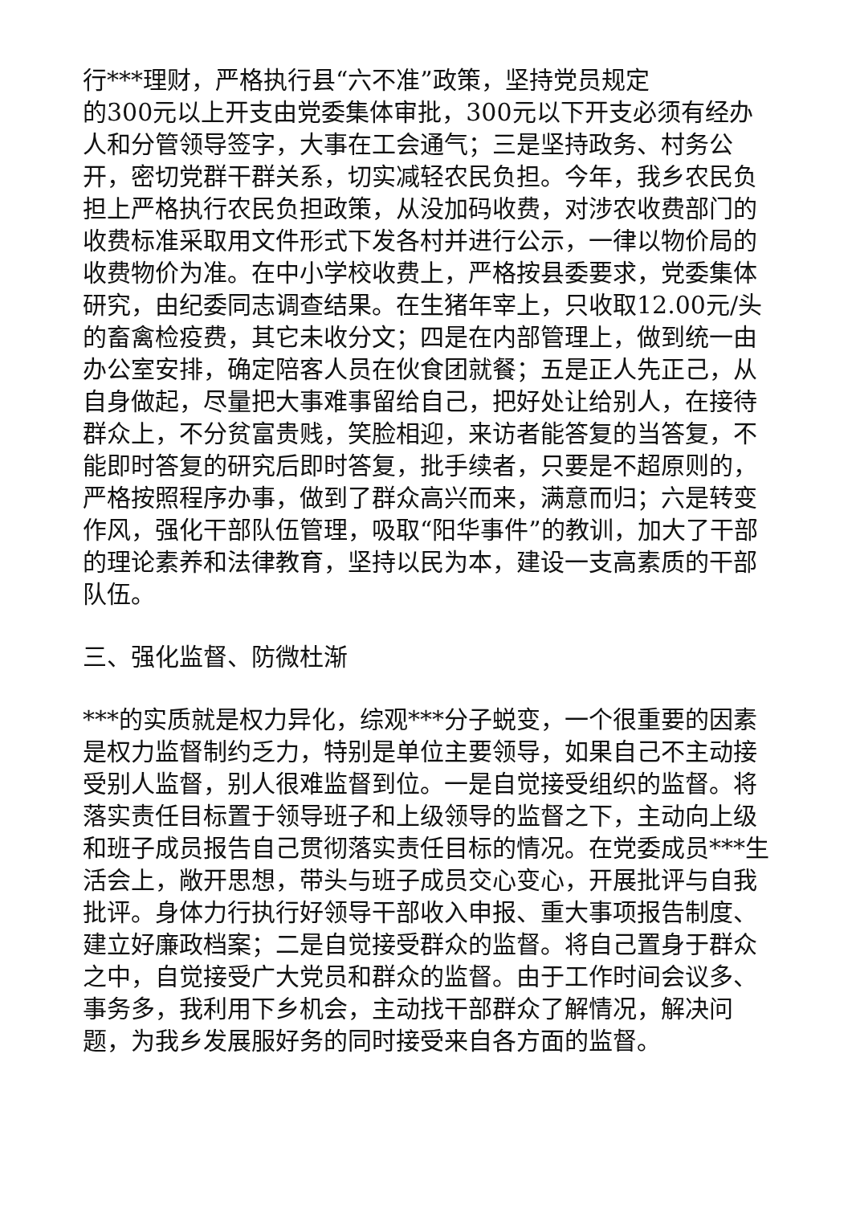行***理财，严格执行县“六不准”政策，坚持党员规定
的300元以上开支由党委集体审批，300元以下开支必须有经办人和分管领导签字，大事在工会通气；三是坚持政务、村务公开，密切党群干群关系，切实减轻农民负担。今年，我乡农民负担上严格执行农民负担政策，从没加码收费，对涉农收费部门的收费标准采取用文件形式下发各村并进行公示，一律以物价局的收费物价为准。在中小学校收费上，严格按县委要求，党委集体研究，由纪委同志调查结果。在生猪年宰上，只收取12.00元/头的畜禽检疫费，其它未收分文；四是在内部管理上，做到统一由办公室安排，确定陪客人员在伙食团就餐；五是正人先正己，从自身做起，尽量把大事难事留给自己，把好处让给别人，在接待群众上，不分贫富贵贱，笑脸相迎，来访者能答复的当答复，不能即时答复的研究后即时答复，批手续者，只要是不超原则的，严格按照程序办事，做到了群众高兴而来，满意而归；六是转变作风，强化干部队伍管理，吸取“阳华事件”的教训，加大了干部的理论素养和法律教育，坚持以民为本，建设一支高素质的干部队伍。
三、强化监督、防微杜渐
***的实质就是权力异化，综观***分子蜕变，一个很重要的因素是权力监督制约乏力，特别是单位主要领导，如果自己不主动接受别人监督，别人很难监督到位。一是自觉接受组织的监督。将落实责任目标置于领导班子和上级领导的监督之下，主动向上级和班子成员报告自己贯彻落实责任目标的情况。在党委成员***生活会上，敞开思想，带头与班子成员交心变心，开展批评与自我批评。身体力行执行好领导干部收入申报、重大事项报告制度、建立好廉政档案；二是自觉接受群众的监督。将自己置身于群众之中，自觉接受广大党员和群众的监督。由于工作时间会议多、事务多，我利用下乡机会，主动找干部群众了解情况，解决问题，为我乡发展服好务的同时接受来自各方面的监督。